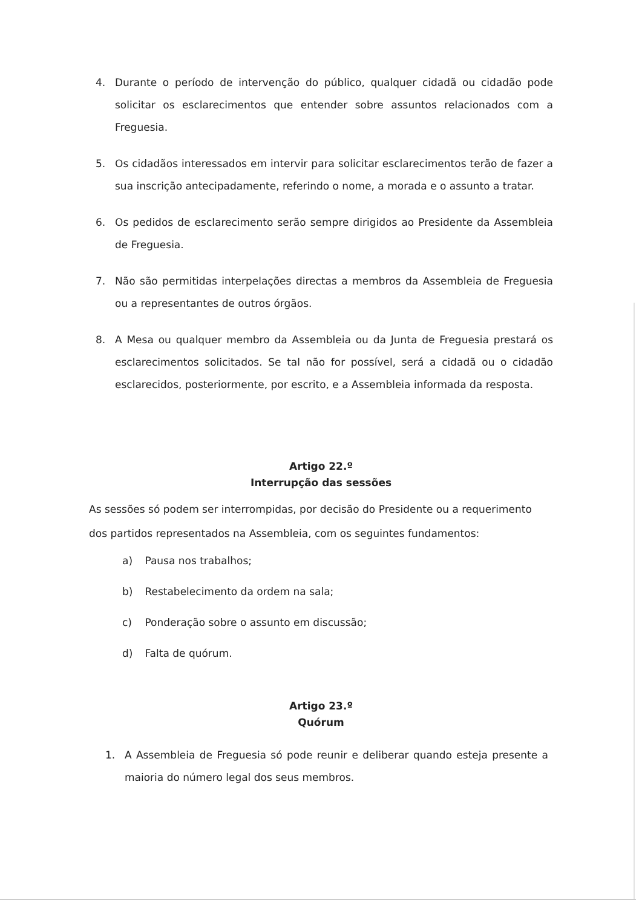4. Durante o período de intervenção do público, qualquer cidadã ou cidadão pode solicitar os esclarecimentos que entender sobre assuntos relacionados com a Freguesia.
5. Os cidadãos interessados em intervir para solicitar esclarecimentos terão de fazer a sua inscrição antecipadamente, referindo o nome, a morada e o assunto a tratar.
6. Os pedidos de esclarecimento serão sempre dirigidos ao Presidente da Assembleia de Freguesia.
7. Não são permitidas interpelações directas a membros da Assembleia de Freguesia ou a representantes de outros órgãos.
8. A Mesa ou qualquer membro da Assembleia ou da Junta de Freguesia prestará os esclarecimentos solicitados. Se tal não for possível, será a cidadã ou o cidadão esclarecidos, posteriormente, por escrito, e a Assembleia informada da resposta.
Artigo 22.º
Interrupção das sessões
As sessões só podem ser interrompidas, por decisão do Presidente ou a requerimento dos partidos representados na Assembleia, com os seguintes fundamentos:
a) Pausa nos trabalhos;
b) Restabelecimento da ordem na sala;
c) Ponderação sobre o assunto em discussão;
d) Falta de quórum.
Artigo 23.º
Quórum
1. A Assembleia de Freguesia só pode reunir e deliberar quando esteja presente a maioria do número legal dos seus membros.